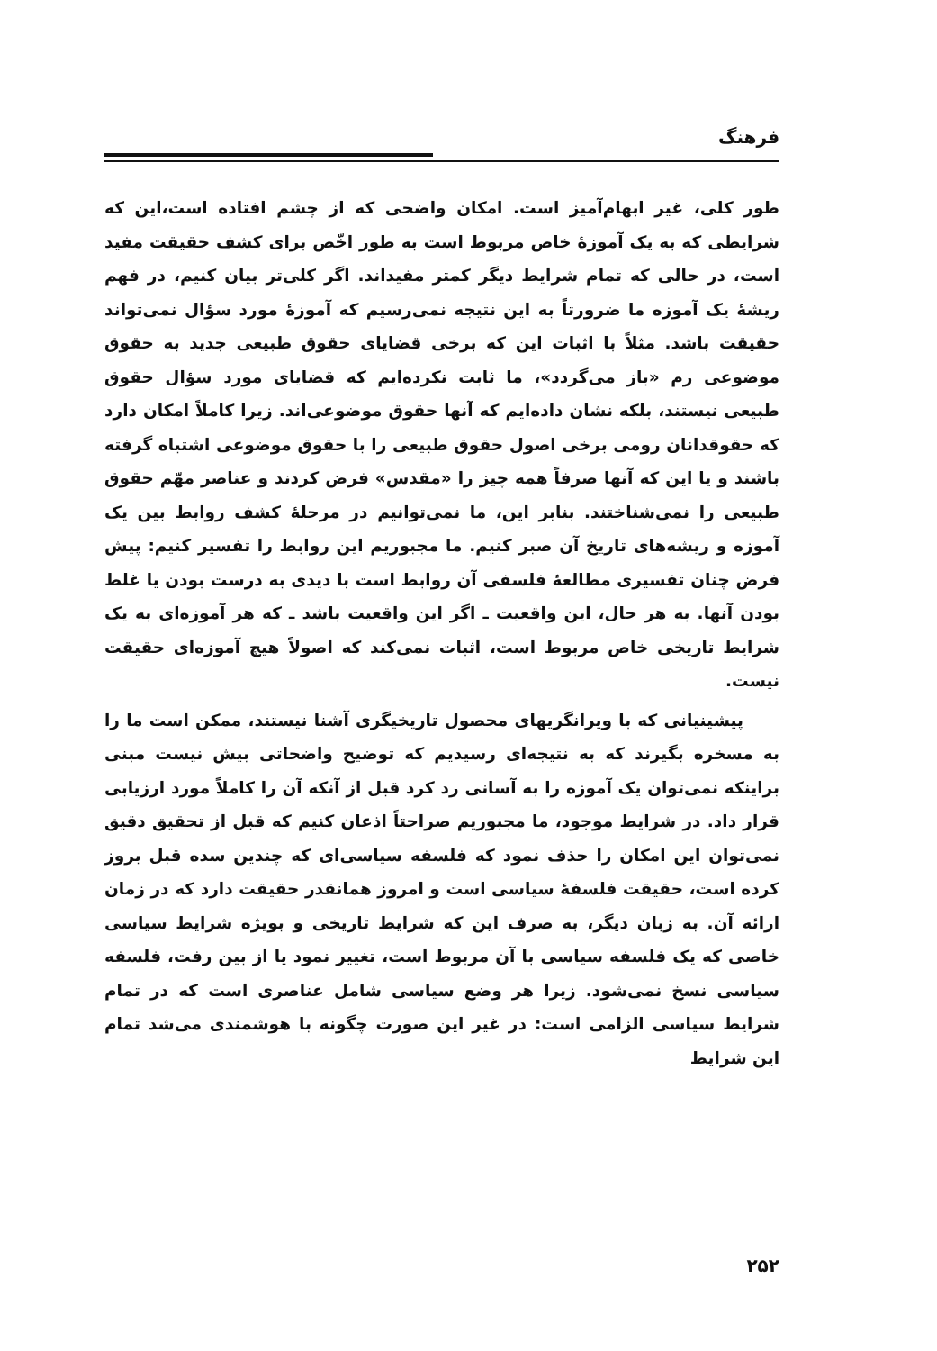فرهنگ
طور کلی، غیر ابهام‌آمیز است. امکان واضحی که از چشم افتاده است،این که شرایطی که به یک آموزهٔ خاص مربوط است به طور اخّص برای کشف حقیقت مفید است، در حالی که تمام شرایط دیگر کمتر مفیداند. اگر کلی‌تر بیان کنیم، در فهم ریشهٔ یک آموزه ما ضرورتاً به این نتیجه نمی‌رسیم که آموزهٔ مورد سؤال نمی‌تواند حقیقت باشد. مثلاً با اثبات این که برخی قضایای حقوق طبیعی جدید به حقوق موضوعی رم «باز می‌گردد»، ما ثابت نکرده‌ایم که قضایای مورد سؤال حقوق طبیعی نیستند، بلکه نشان داده‌ایم که آنها حقوق موضوعی‌اند. زیرا کاملاً امکان دارد که حقوقدانان رومی برخی اصول حقوق طبیعی را با حقوق موضوعی اشتباه گرفته باشند و یا این که آنها صرفاً همه چیز را «مقدس» فرض کردند و عناصر مهّم حقوق طبیعی را نمی‌شناختند. بنابر این، ما نمی‌توانیم در مرحلهٔ کشف روابط بین یک آموزه و ریشه‌های تاریخ آن صبر کنیم. ما مجبوریم این روابط را تفسیر کنیم: پیش فرض چنان تفسیری مطالعهٔ فلسفی آن روابط است با دیدی به درست بودن یا غلط بودن آنها. به هر حال، این واقعیت ـ اگر این واقعیت باشد ـ که هر آموزه‌ای به یک شرایط تاریخی خاص مربوط است، اثبات نمی‌کند که اصولاً هیچ آموزه‌ای حقیقت نیست.
پیشینیانی که با ویرانگریهای محصول تاریخیگری آشنا نیستند، ممکن است ما را به مسخره بگیرند که به نتیجه‌ای رسیدیم که توضیح واضحاتی بیش نیست مبنی براینکه نمی‌توان یک آموزه را به آسانی رد کرد قبل از آنکه آن را کاملاً مورد ارزیابی قرار داد. در شرایط موجود، ما مجبوریم صراحتاً اذعان کنیم که قبل از تحقیق دقیق نمی‌توان این امکان را حذف نمود که فلسفه سیاسی‌ای که چندین سده قبل بروز کرده است، حقیقت فلسفهٔ سیاسی است و امروز همانقدر حقیقت دارد که در زمان ارائه آن. به زبان دیگر، به صرف این که شرایط تاریخی و بویژه شرایط سیاسی خاصی که یک فلسفه سیاسی با آن مربوط است، تغییر نمود یا از بین رفت، فلسفه سیاسی نسخ نمی‌شود. زیرا هر وضع سیاسی شامل عناصری است که در تمام شرایط سیاسی الزامی است: در غیر این صورت چگونه با هوشمندی می‌شد تمام این شرایط
۲۵۲